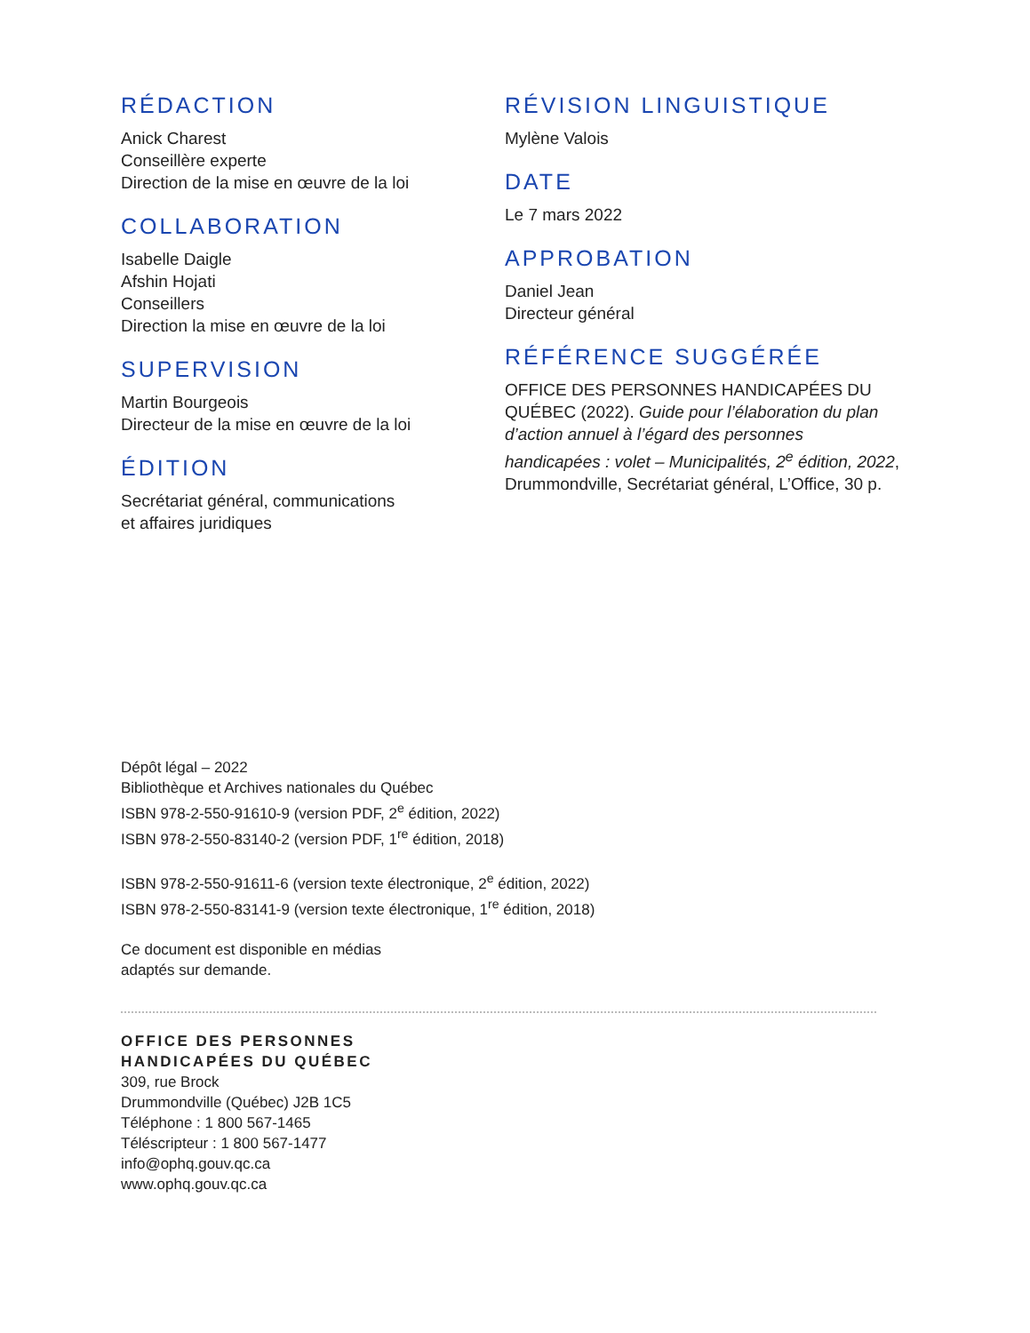RÉDACTION
Anick Charest
Conseillère experte
Direction de la mise en œuvre de la loi
COLLABORATION
Isabelle Daigle
Afshin Hojati
Conseillers
Direction la mise en œuvre de la loi
SUPERVISION
Martin Bourgeois
Directeur de la mise en œuvre de la loi
ÉDITION
Secrétariat général, communications
et affaires juridiques
RÉVISION LINGUISTIQUE
Mylène Valois
DATE
Le 7 mars 2022
APPROBATION
Daniel Jean
Directeur général
RÉFÉRENCE SUGGÉRÉE
OFFICE DES PERSONNES HANDICAPÉES DU QUÉBEC (2022). Guide pour l’élaboration du plan d’action annuel à l’égard des personnes handicapées : volet – Municipalités, 2<sup>e</sup> édition, 2022, Drummondville, Secrétariat général, L’Office, 30 p.
Dépôt légal – 2022
Bibliothèque et Archives nationales du Québec
ISBN 978-2-550-91610-9 (version PDF, 2<sup>e</sup> édition, 2022)
ISBN 978-2-550-83140-2 (version PDF, 1<sup>re</sup> édition, 2018)
ISBN 978-2-550-91611-6 (version texte électronique, 2<sup>e</sup> édition, 2022)
ISBN 978-2-550-83141-9 (version texte électronique, 1<sup>re</sup> édition, 2018)
Ce document est disponible en médias
adaptés sur demande.
OFFICE DES PERSONNES
HANDICAPÉES DU QUÉBEC
309, rue Brock
Drummondville (Québec) J2B 1C5
Téléphone : 1 800 567-1465
Téléscripteur : 1 800 567-1477
info@ophq.gouv.qc.ca
www.ophq.gouv.qc.ca